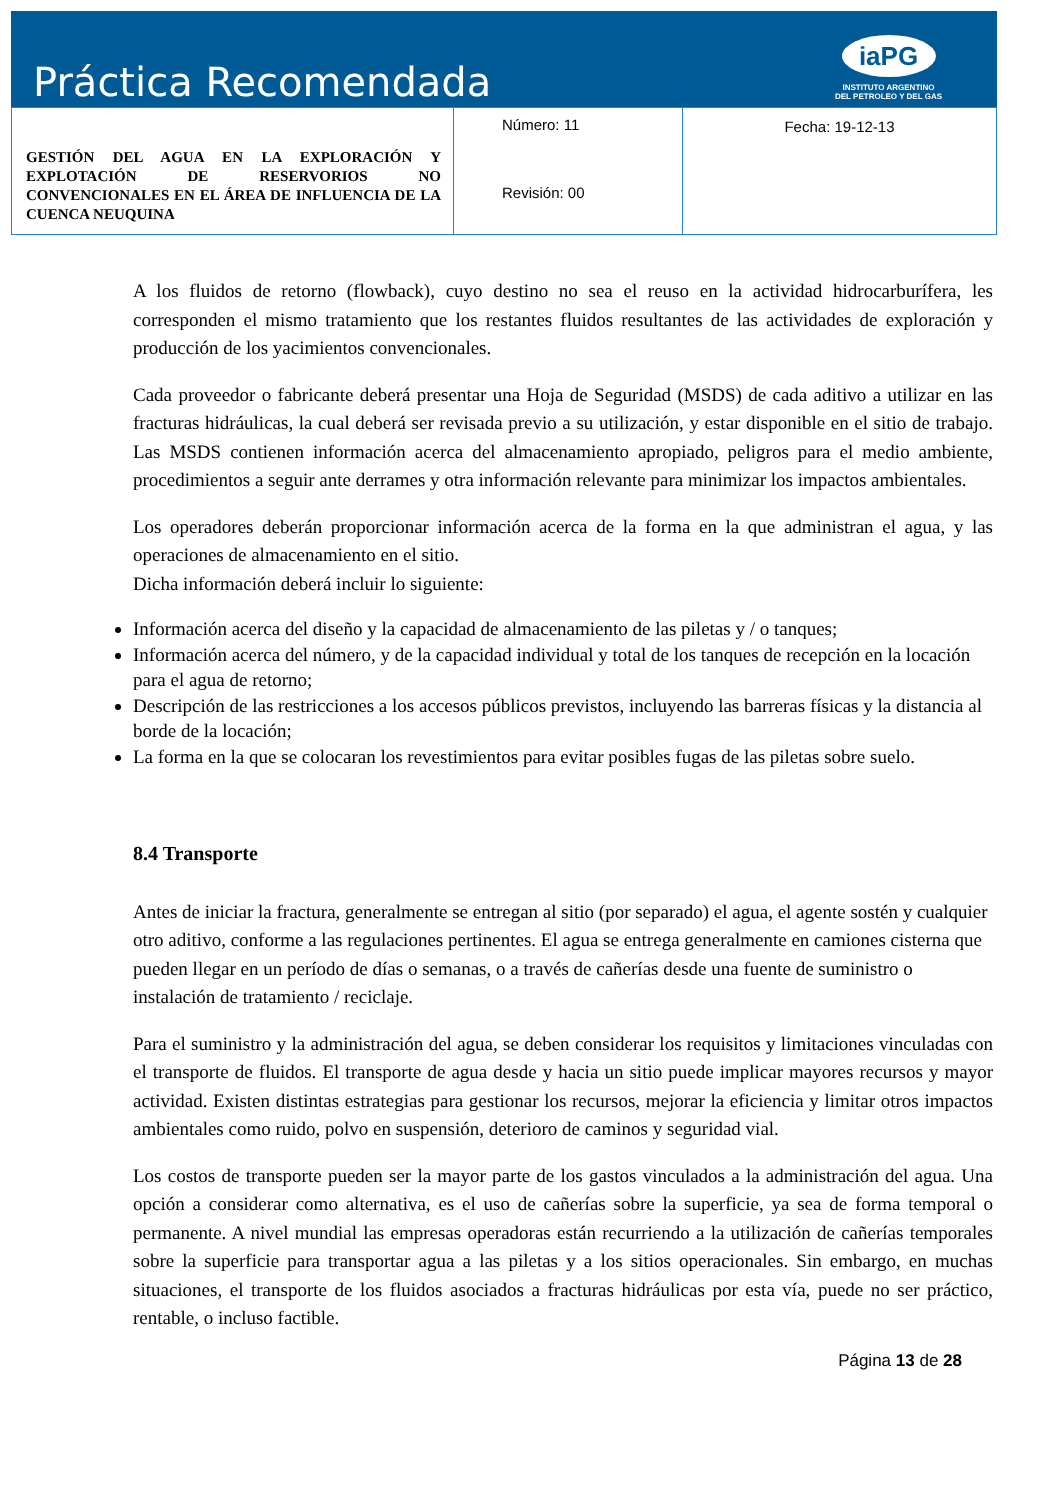Práctica Recomendada
iaPG
INSTITUTO ARGENTINO
DEL PETROLEO Y DEL GAS
| GESTIÓN DEL AGUA EN LA EXPLORACIÓN Y EXPLOTACIÓN DE RESERVORIOS NO CONVENCIONALES EN EL ÁREA DE INFLUENCIA DE LA CUENCA NEUQUINA | Número: 11 Revisión: 00 | Fecha: 19-12-13 |
A los fluidos de retorno (flowback), cuyo destino no sea el reuso en la actividad hidrocarburífera, les corresponden el mismo tratamiento que los restantes fluidos resultantes de las actividades de exploración y producción de los yacimientos convencionales.
Cada proveedor o fabricante deberá presentar una Hoja de Seguridad (MSDS) de cada aditivo a utilizar en las fracturas hidráulicas, la cual deberá ser revisada previo a su utilización, y estar disponible en el sitio de trabajo. Las MSDS contienen información acerca del almacenamiento apropiado, peligros para el medio ambiente, procedimientos a seguir ante derrames y otra información relevante para minimizar los impactos ambientales.
Los operadores deberán proporcionar información acerca de la forma en la que administran el agua, y las operaciones de almacenamiento en el sitio.
Dicha información deberá incluir lo siguiente:
Información acerca del diseño y la capacidad de almacenamiento de las piletas y / o tanques;
Información acerca del número, y de la capacidad individual y total de los tanques de recepción en la locación para el agua de retorno;
Descripción de las restricciones a los accesos públicos previstos, incluyendo las barreras físicas y la distancia al borde de la locación;
La forma en la que se colocaran los revestimientos para evitar posibles fugas de las piletas sobre suelo.
8.4 Transporte
Antes de iniciar la fractura, generalmente se entregan al sitio (por separado) el agua, el agente sostén y cualquier otro aditivo, conforme a las regulaciones pertinentes. El agua se entrega generalmente en camiones cisterna que pueden llegar en un período de días o semanas, o a través de cañerías desde una fuente de suministro o instalación de tratamiento / reciclaje.
Para el suministro y la administración del agua, se deben considerar los requisitos y limitaciones vinculadas con el transporte de fluidos. El transporte de agua desde y hacia un sitio puede implicar mayores recursos y mayor actividad. Existen distintas estrategias para gestionar los recursos, mejorar la eficiencia y limitar otros impactos ambientales como ruido, polvo en suspensión, deterioro de caminos y seguridad vial.
Los costos de transporte pueden ser la mayor parte de los gastos vinculados a la administración del agua. Una opción a considerar como alternativa, es el uso de cañerías sobre la superficie, ya sea de forma temporal o permanente. A nivel mundial las empresas operadoras están recurriendo a la utilización de cañerías temporales sobre la superficie para transportar agua a las piletas y a los sitios operacionales. Sin embargo, en muchas situaciones, el transporte de los fluidos asociados a fracturas hidráulicas por esta vía, puede no ser práctico, rentable, o incluso factible.
Página 13 de 28